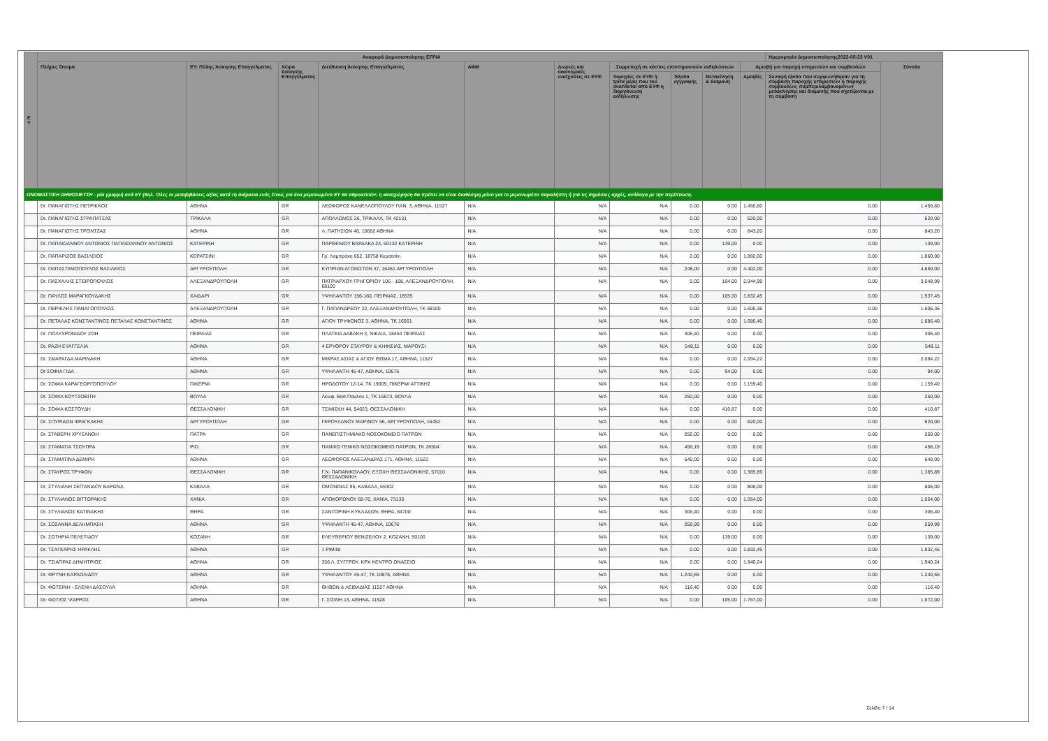| Ε Υ | Αναφορά Δημοσιοποίησης EFPIA | | | | | | | | | | Ημερομηνία Δημοσιοποίησης2022-05-23 V01 | | |
| --- | --- | --- | --- | --- | --- | --- | --- | --- | --- | --- | --- | --- | --- |
| | Πλήρες Όνομα | ΕΥ: Πόλης Άσκησης Επαγγέλματος | Χώρα Άσκησης Επαγγέλματος | Διεύθυνση Άσκησης Επαγγέλματος | ΑΦΜ | Δωρεές και οικονομικές ενισχύσεις σε ΕΥΦ | Συμμετοχή σε κόστος επιστημονικών εκδηλώσεων | | | Αμοιβή για παροχή υπηρεσιών και συμβουλών | | Σύνολο | |
| | | | | | | | Χορηγίες σε ΕΥΦ ή τρίτα μέρη που του ανατίθεται από ΕΥΦ η διοργάνωση εκδήλωσης | Έξοδα εγγραφής | Μετακίνηση & Διαμονή | Αμοιβές | Συναφή έξοδα που συμφωνήθηκαν για τη σύμβαση παροχής υπηρεσιών ή παροχής συμβουλών, συμπεριλαμβανομένων μετακίνησης και διαμονής που σχετίζονται με τη σύμβαση | | |
| ΟΝΟΜΑΣΤΙΚΗ ΔΗΜΟΣΙΕΥΣΗ - μία γραμμή ανά ΕΥ (δηλ. Όλες οι μεταβιβάσεις αξίας κατά τη διάρκεια ενός έτους για ένα μεμονωμένο ΕΥ θα αθροιστούν: η καταχώρηση θα πρέπει να είναι διαθέσιμη μόνο για το μεμονωμένο παραλήπτη ή για τις δημόσιες αρχές, ανάλογα με την περίπτωση. | | | | | | | | | | | | | |
| | Dr. ΠΑΝΑΓΙΩΤΗΣ ΠΕΤΡΙΚΚΟΣ | ΑΘΗΝΑ | GR | ΛΕΩΦΟΡΟΣ ΚΑΝΕΛΛΟΠΟΥΛΟΥ ΠΑΝ. 3, ΑΘΗΝΑ, 11527 | N/A | N/A | N/A | 0.00 | 0.00 | 1.450,80 | 0.00 | 1.450,80 | |
| | Dr. ΠΑΝΑΓΙΩΤΗΣ ΣΤΡΑΠΑΤΣΑΣ | ΤΡΙΚΑΛΑ | GR | ΑΠΟΛΛΩΝΟΣ 26, ΤΡΙΚΑΛΑ, ΤΚ 42131 | N/A | N/A | N/A | 0.00 | 0.00 | 620,00 | 0.00 | 620,00 | |
| | Dr. ΠΑΝΑΓΙΩΤΗΣ ΤΡΟΝΤΖΑΣ | ΑΘΗΝΑ | GR | Λ. ΠΑΤΗΣΙΩΝ 46, 10682 ΑΘΗΝΑ | N/A | N/A | N/A | 0.00 | 0.00 | 843,20 | 0.00 | 843,20 | |
| | Dr. ΠΑΠΑΙΩΑΝΝΟΥ ΑΝΤΩΝΙΟΣ ΠΑΠΑΙΩΑΝΝΟΥ ΑΝΤΩΝΙΟΣ | ΚΑΤΕΡΙΝΗ | GR | ΠΑΡΘΕΝΙΟΥ ΒΑΡΔΑΚΑ 24, 60132 ΚΑΤΕΡΙΝΗ | N/A | N/A | N/A | 0.00 | 139,00 | 0.00 | 0.00 | 139,00 | |
| | Dr. ΠΑΠΑΡΙΖΟΣ ΒΑΣΙΛΕΙΟΣ | ΚΕΡΑΤΣΙΝΙ | GR | Γρ. Λαμπράκη 652, 18758 Κερατσίνι | N/A | N/A | N/A | 0.00 | 0.00 | 1.860,00 | 0.00 | 1.860,00 | |
| | Dr. ΠΑΠΑΣΤΑΜΟΠΟΥΛΟΣ ΒΑΣΙΛΕΙΟΣ | ΑΡΓΥΡΟΥΠΟΛΗ | GR | ΚΥΠΡΙΩΝ ΑΓΩΝΙΣΤΩΝ 37, 16451 ΑΡΓΥΡΟΥΠΟΛΗ | N/A | N/A | N/A | 248,00 | 0.00 | 4.402,00 | 0.00 | 4.650,00 | |
| | Dr. ΠΑΣΧΑΛΗΣ ΣΤΕΙΡΟΠΟΥΛΟΣ | ΑΛΕΞΑΝΔΡΟΥΠΟΛΗ | GR | ΠΑΤΡΙΑΡΧΟΥ ΓΡΗΓΟΡΙΟΥ 106 - 108, ΑΛΕΞΑΝΔΡΟΥΠΟΛΗ, 68100 | N/A | N/A | N/A | 0.00 | 104,00 | 2.944,99 | 0.00 | 3.048,99 | |
| | Dr. ΠΑΥΛΟΣ ΜΑΡΑΓΚΟΥΔΑΚΗΣ | ΧΑΙΔΑΡΙ | GR | ΥΨΗΛΑΝΤΟΥ 156-160, ΠΕΙΡΑΙΑΣ, 18535 | N/A | N/A | N/A | 0.00 | 105,00 | 1.832,45 | 0.00 | 1.937,45 | |
| | Dr. ΠΕΡΙΚΛΗΣ ΠΑΝΑΓΟΠΟΥΛΟΣ | ΑΛΕΞΑΝΔΡΟΥΠΟΛΗ | GR | Γ. ΠΑΠΑΝΔΡΕΟΥ 22, ΑΛΕΞΑΝΔΡΟΥΠΟΛΗ, ΤΚ 68100 | N/A | N/A | N/A | 0.00 | 0.00 | 1.606,36 | 0.00 | 1.606,36 | |
| | Dr. ΠΕΤΑΛΑΣ ΚΩΝΣΤΑΝΤΙΝΟΣ ΠΕΤΑΛΑΣ ΚΩΝΣΤΑΝΤΙΝΟΣ | ΑΘΗΝΑ | GR | ΑΓΙΟΥ ΤΡΥΦΩΝΟΣ 3, ΑΘΗΝΑ, ΤΚ 16561 | N/A | N/A | N/A | 0.00 | 0.00 | 1.686,40 | 0.00 | 1.686,40 | |
| | Dr. ΠΟΛΥΧΡΟΝΙΔΟΥ ΖΩΗ | ΠΕΙΡΑΙΑΣ | GR | ΠΛΑΤΕΙΑ ΔΑΒΑΚΗ 3, ΝΙΚΑΙΑ, 18454 ΠΕΙΡΑΙΑΣ | N/A | N/A | N/A | 306,40 | 0.00 | 0.00 | 0.00 | 306,40 | |
| | Dr. ΡΑΖΗ ΕΥΑΓΓΕΛΙΑ | ΑΘΗΝΑ | GR | 4 ΕΡΥΘΡΟΥ ΣΤΑΥΡΟΥ & ΚΗΦΙΣΙΑΣ, ΜΑΡΟΥΣΙ | N/A | N/A | N/A | 548,11 | 0.00 | 0.00 | 0.00 | 548,11 | |
| | Dr. ΣΜΑΡΑΓΔΑ ΜΑΡΙΝΑΚΗ | ΑΘΗΝΑ | GR | ΜΙΚΡΑΣ ΑΣΙΑΣ & ΑΓΙΟΥ ΘΩΜΑ 17, ΑΘΗΝΑ, 11527 | N/A | N/A | N/A | 0.00 | 0.00 | 2.094,22 | 0.00 | 2.094,22 | |
| | Dr ΣΟΦΙΑ ΓΙΔΑ | ΑΘΗΝΑ | GR | ΥΨΗΛΑΝΤΗ 45-47, ΑΘΗΝΑ, 10676 | N/A | N/A | N/A | 0.00 | 94,00 | 0.00 | 0.00 | 94,00 | |
| | Dr. ΣΟΦΙΑ ΚΑΡΑΓΕΩΡΓΟΠΟΥΛΟΥ | ΠΙΚΕΡΜΙ | GR | ΗΡΟΔΟΤΟΥ 12-14, ΤΚ 19009, ΠΙΚΕΡΜΙ ΑΤΤΙΚΗΣ | N/A | N/A | N/A | 0.00 | 0.00 | 1.159,40 | 0.00 | 1.159,40 | |
| | Dr. ΣΟΦΙΑ ΚΟΥΤΣΟΒΙΤΗ | ΒΟΥΛΑ | GR | Λεωφ. Βασ.Παυλου 1, ΤΚ 16673, ΒΟΥΛΑ | N/A | N/A | N/A | 250,00 | 0.00 | 0.00 | 0.00 | 250,00 | |
| | Dr. ΣΟΦΙΑ ΚΩΣΤΟΥΔΗ | ΘΕΣΣΑΛΟΝΙΚΗ | GR | ΤΣΙΜΙΣΚΗ 44, 54623, ΘΕΣΣΑΛΟΝΙΚΗ | N/A | N/A | N/A | 0.00 | 410,87 | 0.00 | 0.00 | 410,87 | |
| | Dr. ΣΠΥΡΙΔΩΝ ΦΡΑΓΚΑΚΗΣ | ΑΡΓΥΡΟΥΠΟΛΗ | GR | ΓΕΡΟΥΛΑΝΟΥ ΜΑΡΙΝΟΥ 56, ΑΡΓΥΡΟΥΠΟΛΗ, 16452 | N/A | N/A | N/A | 0.00 | 0.00 | 620,00 | 0.00 | 620,00 | |
| | Dr. ΣΤΑΒΕΡΗ ΧΡΥΣΑΝΘΗ | ΠΑΤΡΑ | GR | ΠΑΝΕΠΙΣΤΗΜΙΑΚΟ ΝΟΣΟΚΟΜΕΙΟ ΠΑΤΡΩΝ | N/A | N/A | N/A | 250,00 | 0.00 | 0.00 | 0.00 | 250,00 | |
| | Dr. ΣΤΑΜΑΤΙΑ ΤΣΟΥΠΡΑ | ΡΙΟ | GR | ΠΑΝ/ΚΟ ΓΕΝΙΚΟ ΝΟΣΟΚΟΜΕΙΟ ΠΑΤΡΩΝ, ΤΚ 26504 | N/A | N/A | N/A | 456,19 | 0.00 | 0.00 | 0.00 | 456,19 | |
| | Dr. ΣΤΑΜΑΤΙΝΑ ΔΕΜΙΡΗ | ΑΘΗΝΑ | GR | ΛΕΩΦΟΡΟΣ ΑΛΕΞΑΝΔΡΑΣ 171, ΑΘΗΝΑ, 11522 | N/A | N/A | N/A | 640,00 | 0.00 | 0.00 | 0.00 | 640,00 | |
| | Dr. ΣΤΑΥΡΟΣ ΤΡΥΦΩΝ | ΘΕΣΣΑΛΟΝΙΚΗ | GR | Γ.Ν. ΠΑΠΑΝΙΚΟΛΑΟΥ, ΕΞΟΧΗ ΘΕΣΣΑΛΟΝΙΚΗΣ, 57010 ΘΕΣΣΑΛΟΝΙΚΗ | N/A | N/A | N/A | 0.00 | 0.00 | 1.385,89 | 0.00 | 1.385,89 | |
| | Dr. ΣΤΥΛΙΑΝΗ ΣΕΪΤΑΝΙΔΟΥ ΒΑΡΩΝΑ | ΚΑΒΑΛΑ | GR | ΟΜΟΝΟΙΑΣ 95, ΚΑΒΑΛΑ, 65302 | N/A | N/A | N/A | 0.00 | 0.00 | 806,00 | 0.00 | 806,00 | |
| | Dr. ΣΤΥΛΙΑΝΟΣ ΒΙΤΤΩΡΑΚΗΣ | ΧΑΝΙΑ | GR | ΑΠΟΚΟΡΩΝΟΥ 68-70, ΧΑΝΙΑ, 73135 | N/A | N/A | N/A | 0.00 | 0.00 | 1.054,00 | 0.00 | 1.054,00 | |
| | Dr. ΣΤΥΛΙΑΝΟΣ ΚΑΤΙΝΑΚΗΣ | ΘΗΡΑ | GR | ΣΑΝΤΟΡΙΝΗ ΚΥΚΛΑΔΩΝ, ΘΗΡΑ, 84700 | N/A | N/A | N/A | 306,40 | 0.00 | 0.00 | 0.00 | 306,40 | |
| | Dr. ΣΩΣΑΝΝΑ ΔΕΛΗΜΠΑΣΗ | ΑΘΗΝΑ | GR | ΥΨΗΛΑΝΤΗ 45-47, ΑΘΗΝΑ, 10676 | N/A | N/A | N/A | 259,99 | 0.00 | 0.00 | 0.00 | 259,99 | |
| | Dr. ΣΩΤΗΡΙΑ ΠΕΛΕΤΙΔΟΥ | ΚΟΖΑΝΗ | GR | ΕΛΕΥΘΕΡΙΟΥ ΒΕΝΙΖΕΛΟΥ 2, ΚΟΖΑΝΗ, 50100 | N/A | N/A | N/A | 0.00 | 139,00 | 0.00 | 0.00 | 139,00 | |
| | Dr. ΤΣΑΓΚΑΡΗΣ ΗΡΑΚΛΗΣ | ΑΘΗΝΑ | GR | 1 ΡΙΜΙΝΙ | N/A | N/A | N/A | 0.00 | 0.00 | 1.832,45 | 0.00 | 1.832,45 | |
| | Dr. ΤΣΙΑΠΡΑΣ ΔΗΜΗΤΡΙΟΣ | ΑΘΗΝΑ | GR | 356 Λ. ΣΥΓΓΡΟΥ, ΚΡΧ ΚΕΝΤΡΟ ΩΝΑΣΕΙΟ | N/A | N/A | N/A | 0.00 | 0.00 | 1.940,24 | 0.00 | 1.940,24 | |
| | Dr. ΦΡΥΝΗ ΚΑΡΑΟΛΙΔΟΥ | ΑΘΗΝΑ | GR | ΥΨΗΛΑΝΤΟΥ 45-47, ΤΚ 10676, ΑΘΗΝΑ | N/A | N/A | N/A | 1.240,65 | 0.00 | 0.00 | 0.00 | 1.240,65 | |
| | Dr. ΦΩΤΕΙΝΗ - ΕΛΕΝΗ ΔΑΣΟΥΛΑ | ΑΘΗΝΑ | GR | ΘΗΒΩΝ & ΛΕΙΒΑΔΙΑΣ 11527 ΑΘΗΝΑ | N/A | N/A | N/A | 116,40 | 0.00 | 0.00 | 0.00 | 116,40 | |
| | Dr. ΦΩΤΙΟΣ ΨΑΡΡΟΣ | ΑΘΗΝΑ | GR | Γ. ΣΙΣΙΝΗ 13, ΑΘΗΝΑ, 11528 | N/A | N/A | N/A | 0.00 | 105,00 | 1.767,00 | 0.00 | 1.872,00 | |
Σελίδα 7 / 14